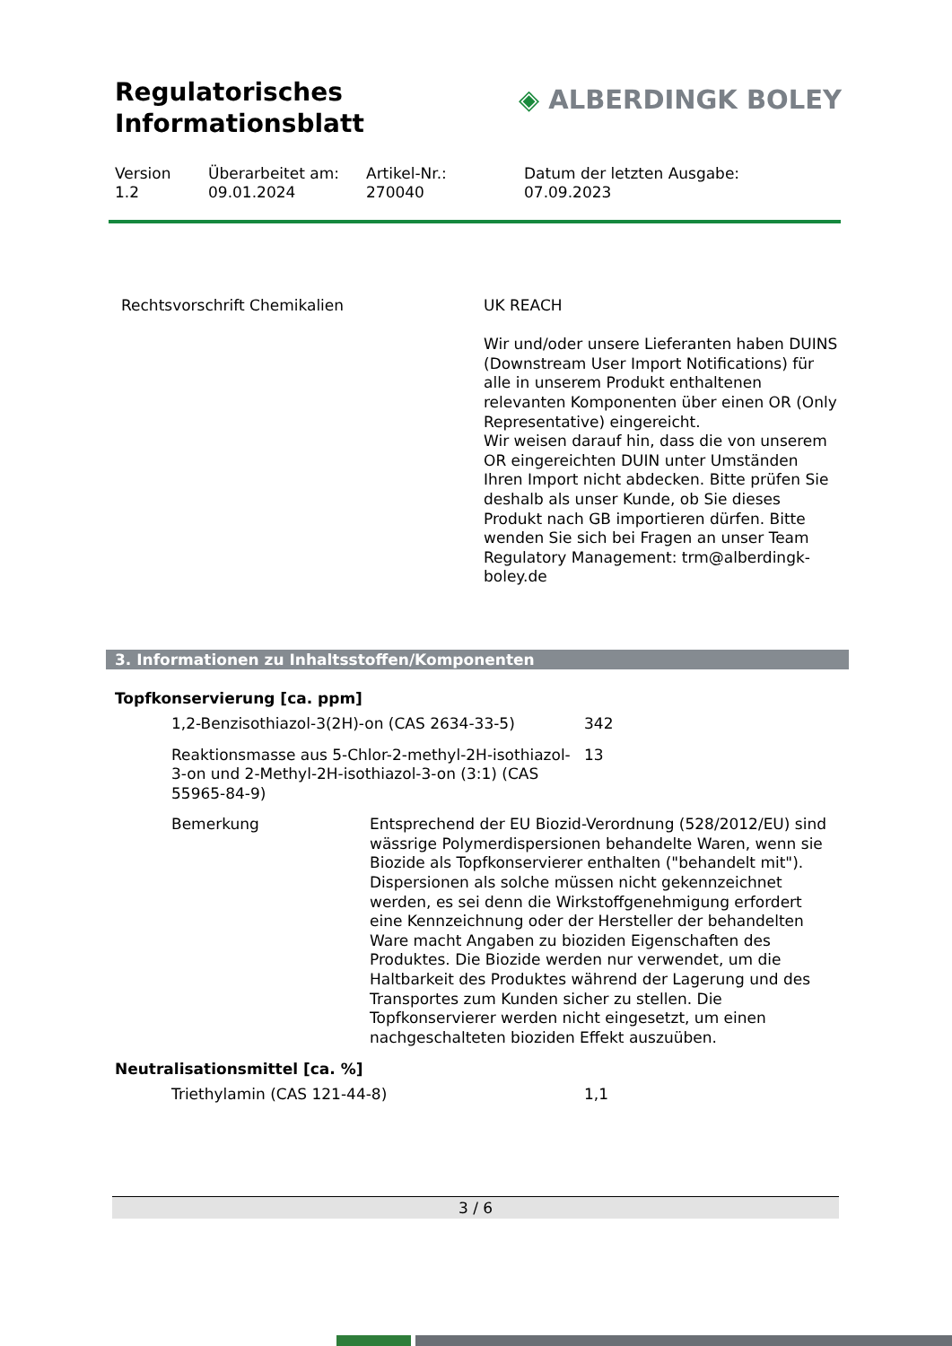Regulatorisches
Informationsblatt
◈ ALBERDINGK BOLEY
Version
1.2
Überarbeitet am:
09.01.2024
Artikel-Nr.:
270040
Datum der letzten Ausgabe:
07.09.2023
| Rechtsvorschrift Chemikalien | UK REACH Wir und/oder unsere Lieferanten haben DUINS (Downstream User Import Notifications) für alle in unserem Produkt enthaltenen relevanten Komponenten über einen OR (Only Representative) eingereicht. Wir weisen darauf hin, dass die von unserem OR eingereichten DUIN unter Umständen Ihren Import nicht abdecken. Bitte prüfen Sie deshalb als unser Kunde, ob Sie dieses Produkt nach GB importieren dürfen. Bitte wenden Sie sich bei Fragen an unser Team Regulatory Management: trm@alberdingk-boley.de |
3. Informationen zu Inhaltsstoffen/Komponenten
Topfkonservierung [ca. ppm]
| 1,2-Benzisothiazol-3(2H)-on (CAS 2634-33-5) | 342 |
| Reaktionsmasse aus 5-Chlor-2-methyl-2H-isothiazol-3-on und 2-Methyl-2H-isothiazol-3-on (3:1) (CAS 55965-84-9) | 13 |
| Bemerkung | Entsprechend der EU Biozid-Verordnung (528/2012/EU) sind wässrige Polymerdispersionen behandelte Waren, wenn sie Biozide als Topfkonservierer enthalten ("behandelt mit"). Dispersionen als solche müssen nicht gekennzeichnet werden, es sei denn die Wirkstoffgenehmigung erfordert eine Kennzeichnung oder der Hersteller der behandelten Ware macht Angaben zu bioziden Eigenschaften des Produktes. Die Biozide werden nur verwendet, um die Haltbarkeit des Produktes während der Lagerung und des Transportes zum Kunden sicher zu stellen. Die Topfkonservierer werden nicht eingesetzt, um einen nachgeschalteten bioziden Effekt auszuüben. |
Neutralisationsmittel [ca. %]
| Triethylamin (CAS 121-44-8) | 1,1 |
3 / 6